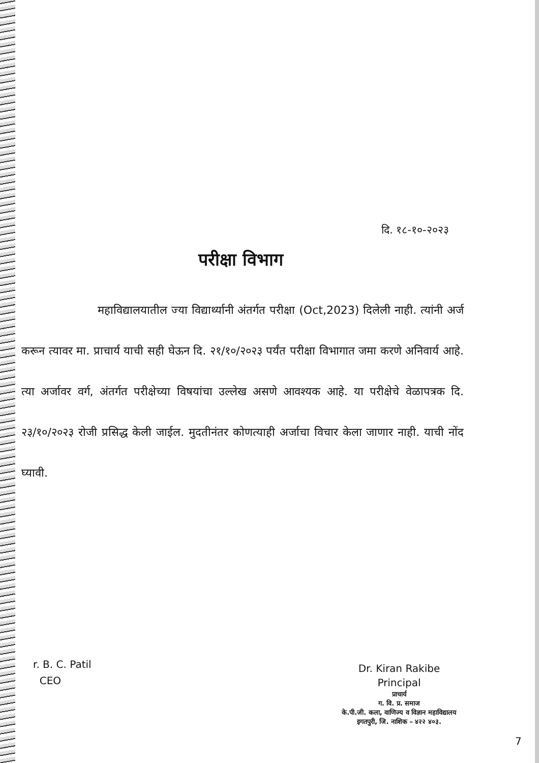दि. १८-१०-२०२३
परीक्षा विभाग
महाविद्यालयातील ज्या विद्यार्थ्यानी अंतर्गत परीक्षा (Oct,2023) दिलेली नाही. त्यांनी अर्ज करून त्यावर मा. प्राचार्य याची सही घेऊन दि. २१/१०/२०२३ पर्यंत परीक्षा विभागात जमा करणे अनिवार्य आहे. त्या अर्जावर वर्ग, अंतर्गत परीक्षेच्या विषयांचा उल्लेख असणे आवश्यक आहे. या परीक्षेचे वेळापत्रक दि. २३/१०/२०२३ रोजी प्रसिद्ध केली जाईल. मुदतीनंतर कोणत्याही अर्जाचा विचार केला जाणार नाही. याची नोंद घ्यावी.
r. B. C. Patil
CEO
Dr. Kiran Rakibe
Principal
प्राचार्य
ग. वि. प्र. समाज
के.पी.जी. कला, वाणिज्य व विज्ञान महाविद्यालय
इगतपुरी, जि. नाशिक – ४२२ ४०३.
7